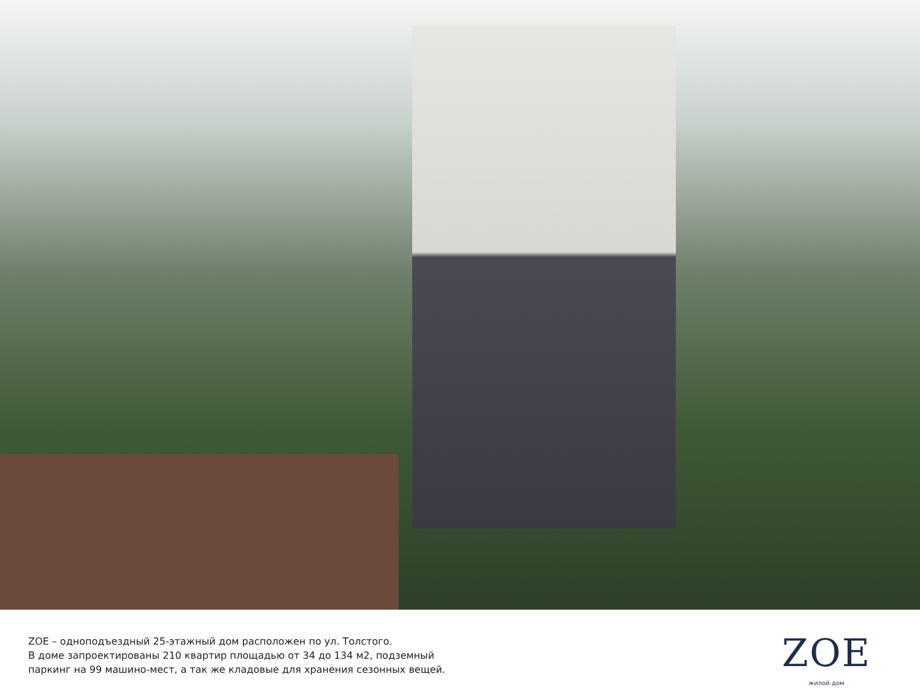ZOE – одноподъездный 25-этажный дом расположен по ул. Толстого.
В доме запроектированы 210 квартир площадью от 34 до 134 м2, подземный
паркинг на 99 машино-мест, а так же кладовые для хранения сезонных вещей.
ZOE
жилой дом